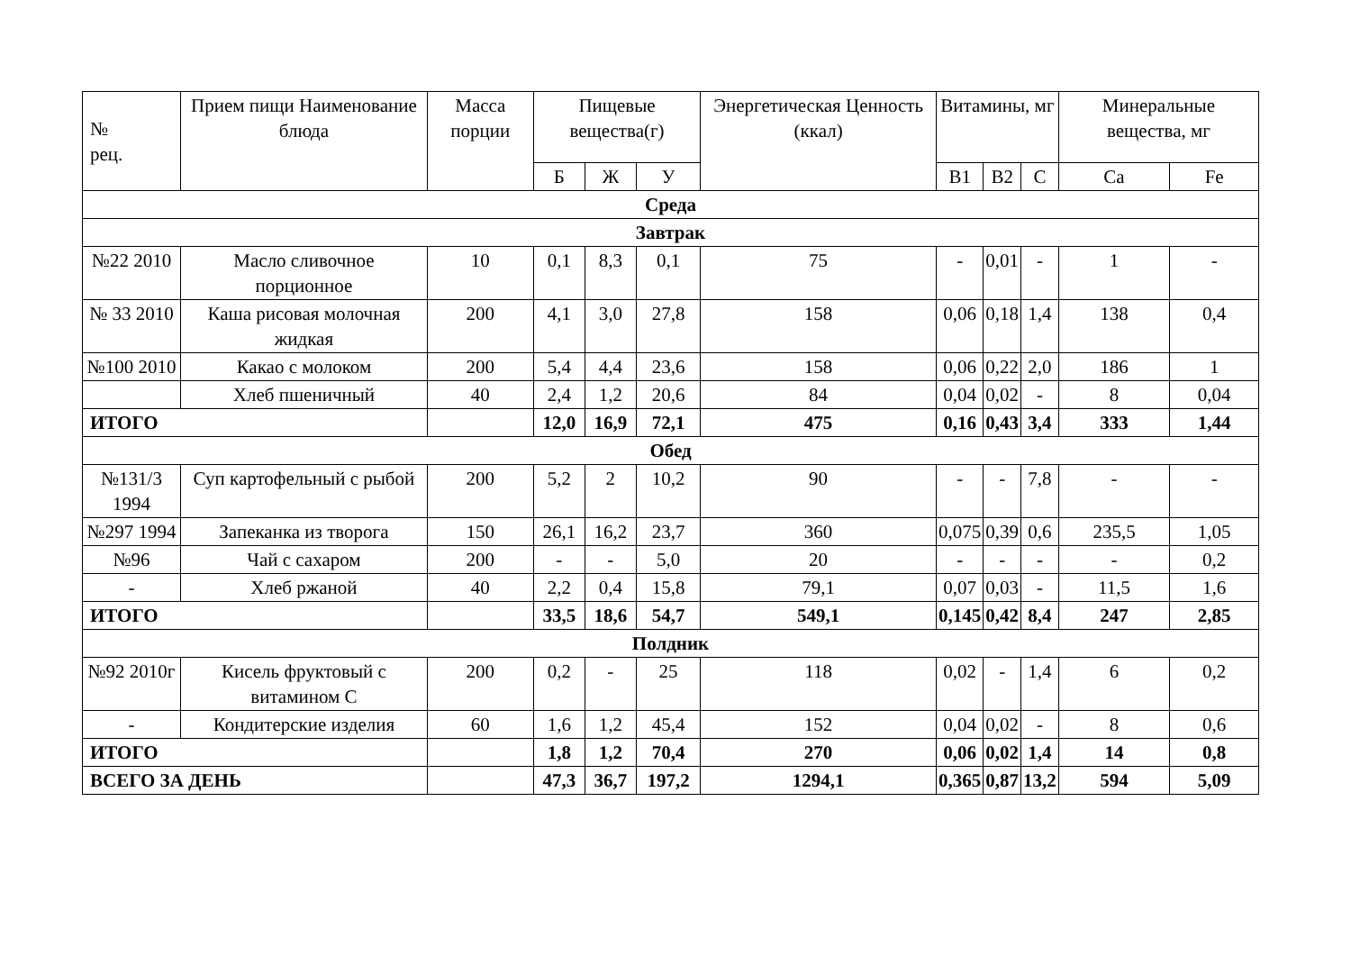| № рец. | Прием пищи Наименование блюда | Масса порции | Пищевые вещества(г) | | | Энергетическая Ценность (ккал) | Витамины, мг | | | Минеральные вещества, мг | |
| --- | --- | --- | --- | --- | --- | --- | --- | --- | --- | --- | --- |
| | | | Б | Ж | У | | В1 | В2 | С | Са | Fe |
| Среда | | | | | | | | | | | |
| Завтрак | | | | | | | | | | | |
| №22 2010 | Масло сливочное порционное | 10 | 0,1 | 8,3 | 0,1 | 75 | - | 0,01 | - | 1 | - |
| № 33 2010 | Каша рисовая молочная жидкая | 200 | 4,1 | 3,0 | 27,8 | 158 | 0,06 | 0,18 | 1,4 | 138 | 0,4 |
| №100 2010 | Какао с молоком | 200 | 5,4 | 4,4 | 23,6 | 158 | 0,06 | 0,22 | 2,0 | 186 | 1 |
| | Хлеб пшеничный | 40 | 2,4 | 1,2 | 20,6 | 84 | 0,04 | 0,02 | - | 8 | 0,04 |
| ИТОГО | | | 12,0 | 16,9 | 72,1 | 475 | 0,16 | 0,43 | 3,4 | 333 | 1,44 |
| Обед | | | | | | | | | | | |
| №131/3 1994 | Суп картофельный с рыбой | 200 | 5,2 | 2 | 10,2 | 90 | - | - | 7,8 | - | - |
| №297 1994 | Запеканка из творога | 150 | 26,1 | 16,2 | 23,7 | 360 | 0,075 | 0,39 | 0,6 | 235,5 | 1,05 |
| №96 | Чай с сахаром | 200 | - | - | 5,0 | 20 | - | - | - | - | 0,2 |
| - | Хлеб ржаной | 40 | 2,2 | 0,4 | 15,8 | 79,1 | 0,07 | 0,03 | - | 11,5 | 1,6 |
| ИТОГО | | | 33,5 | 18,6 | 54,7 | 549,1 | 0,145 | 0,42 | 8,4 | 247 | 2,85 |
| Полдник | | | | | | | | | | | |
| №92 2010г | Кисель фруктовый с витамином С | 200 | 0,2 | - | 25 | 118 | 0,02 | - | 1,4 | 6 | 0,2 |
| - | Кондитерские изделия | 60 | 1,6 | 1,2 | 45,4 | 152 | 0,04 | 0,02 | - | 8 | 0,6 |
| ИТОГО | | | 1,8 | 1,2 | 70,4 | 270 | 0,06 | 0,02 | 1,4 | 14 | 0,8 |
| ВСЕГО ЗА ДЕНЬ | | | 47,3 | 36,7 | 197,2 | 1294,1 | 0,365 | 0,87 | 13,2 | 594 | 5,09 |